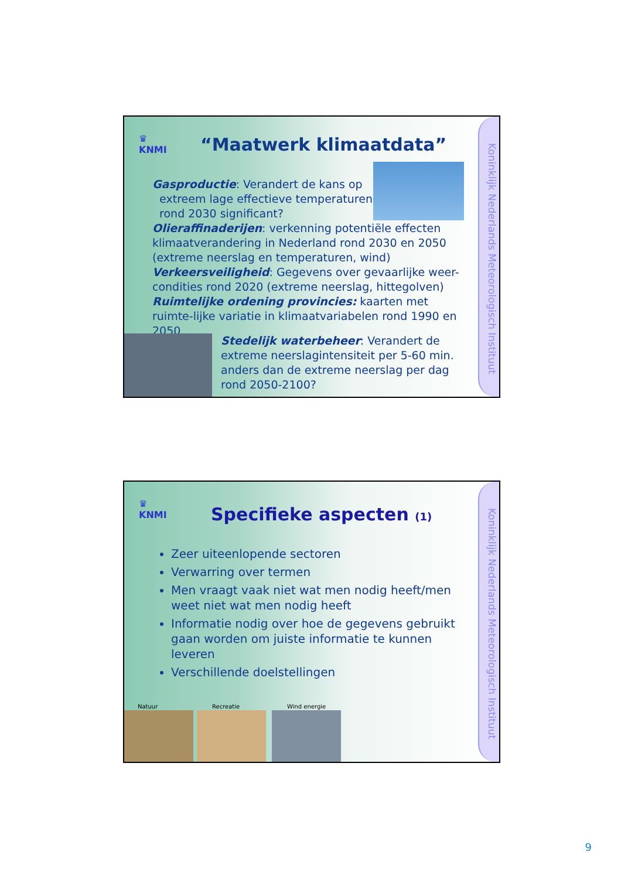Koninklijk Nederlands Meteorologisch Instituut
♛
KNMI
“Maatwerk klimaatdata”
Gasproductie: Verandert de kans op
extreem lage effectieve temperaturen
rond 2030 significant?
Olieraffinaderijen: verkenning potentiële effecten klimaatverandering in Nederland rond 2030 en 2050 (extreme neerslag en temperaturen, wind)
Verkeersveiligheid: Gegevens over gevaarlijke weer-condities rond 2020 (extreme neerslag, hittegolven)
Ruimtelijke ordening provincies: kaarten met ruimte-lijke variatie in klimaatvariabelen rond 1990 en 2050
Stedelijk waterbeheer: Verandert de extreme neerslagintensiteit per 5-60 min. anders dan de extreme neerslag per dag rond 2050-2100?
Koninklijk Nederlands Meteorologisch Instituut
♛
KNMI
Specifieke aspecten (1)
Zeer uiteenlopende sectoren
Verwarring over termen
Men vraagt vaak niet wat men nodig heeft/men weet niet wat men nodig heeft
Informatie nodig over hoe de gegevens gebruikt gaan worden om juiste informatie te kunnen leveren
Verschillende doelstellingen
Natuur Recreatie Wind energie
9